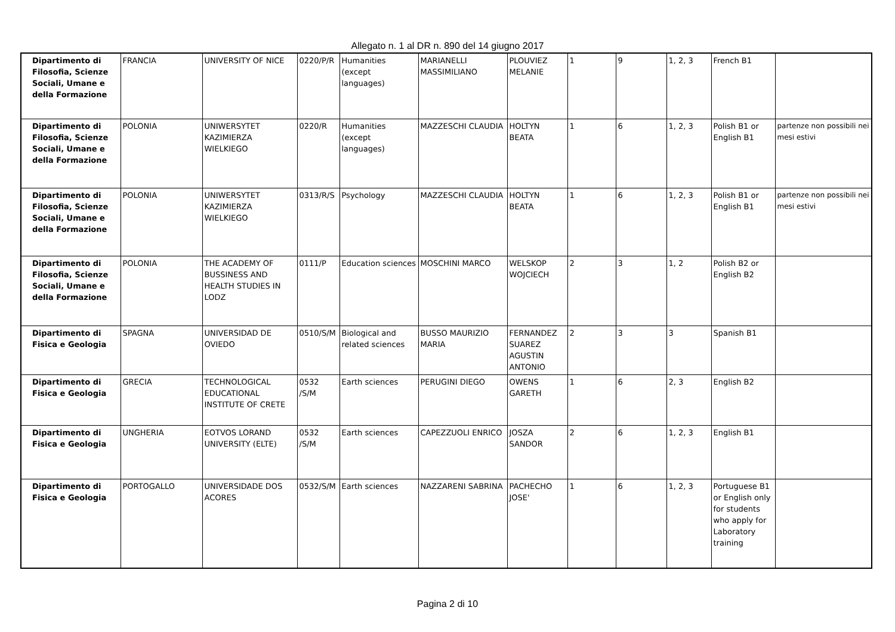Allegato n. 1 al DR n. 890 del 14 giugno 2017
| Dipartimento di Filosofia, Scienze Sociali, Umane e della Formazione | FRANCIA | UNIVERSITY OF NICE | 0220/P/R | Humanities (except languages) | MARIANELLI MASSIMILIANO | PLOUVIEZ MELANIE | 1 | 9 | 1, 2, 3 | French B1 | |
| Dipartimento di Filosofia, Scienze Sociali, Umane e della Formazione | POLONIA | UNIWERSYTET KAZIMIERZA WIELKIEGO | 0220/R | Humanities (except languages) | MAZZESCHI CLAUDIA | HOLTYN BEATA | 1 | 6 | 1, 2, 3 | Polish B1 or English B1 | partenze non possibili nei mesi estivi |
| Dipartimento di Filosofia, Scienze Sociali, Umane e della Formazione | POLONIA | UNIWERSYTET KAZIMIERZA WIELKIEGO | 0313/R/S | Psychology | MAZZESCHI CLAUDIA | HOLTYN BEATA | 1 | 6 | 1, 2, 3 | Polish B1 or English B1 | partenze non possibili nei mesi estivi |
| Dipartimento di Filosofia, Scienze Sociali, Umane e della Formazione | POLONIA | THE ACADEMY OF BUSSINESS AND HEALTH STUDIES IN LODZ | 0111/P | Education sciences | MOSCHINI MARCO | WELSKOP WOJCIECH | 2 | 3 | 1, 2 | Polish B2 or English B2 | |
| Dipartimento di Fisica e Geologia | SPAGNA | UNIVERSIDAD DE OVIEDO | 0510/S/M | Biological and related sciences | BUSSO MAURIZIO MARIA | FERNANDEZ SUAREZ AGUSTIN ANTONIO | 2 | 3 | 3 | Spanish B1 | |
| Dipartimento di Fisica e Geologia | GRECIA | TECHNOLOGICAL EDUCATIONAL INSTITUTE OF CRETE | 0532 /S/M | Earth sciences | PERUGINI DIEGO | OWENS GARETH | 1 | 6 | 2, 3 | English B2 | |
| Dipartimento di Fisica e Geologia | UNGHERIA | EOTVOS LORAND UNIVERSITY (ELTE) | 0532 /S/M | Earth sciences | CAPEZZUOLI ENRICO | JOSZA SANDOR | 2 | 6 | 1, 2, 3 | English B1 | |
| Dipartimento di Fisica e Geologia | PORTOGALLO | UNIVERSIDADE DOS ACORES | 0532/S/M | Earth sciences | NAZZARENI SABRINA | PACHECHO JOSE' | 1 | 6 | 1, 2, 3 | Portuguese B1 or English only for students who apply for Laboratory training | |
Pagina 2 di 10